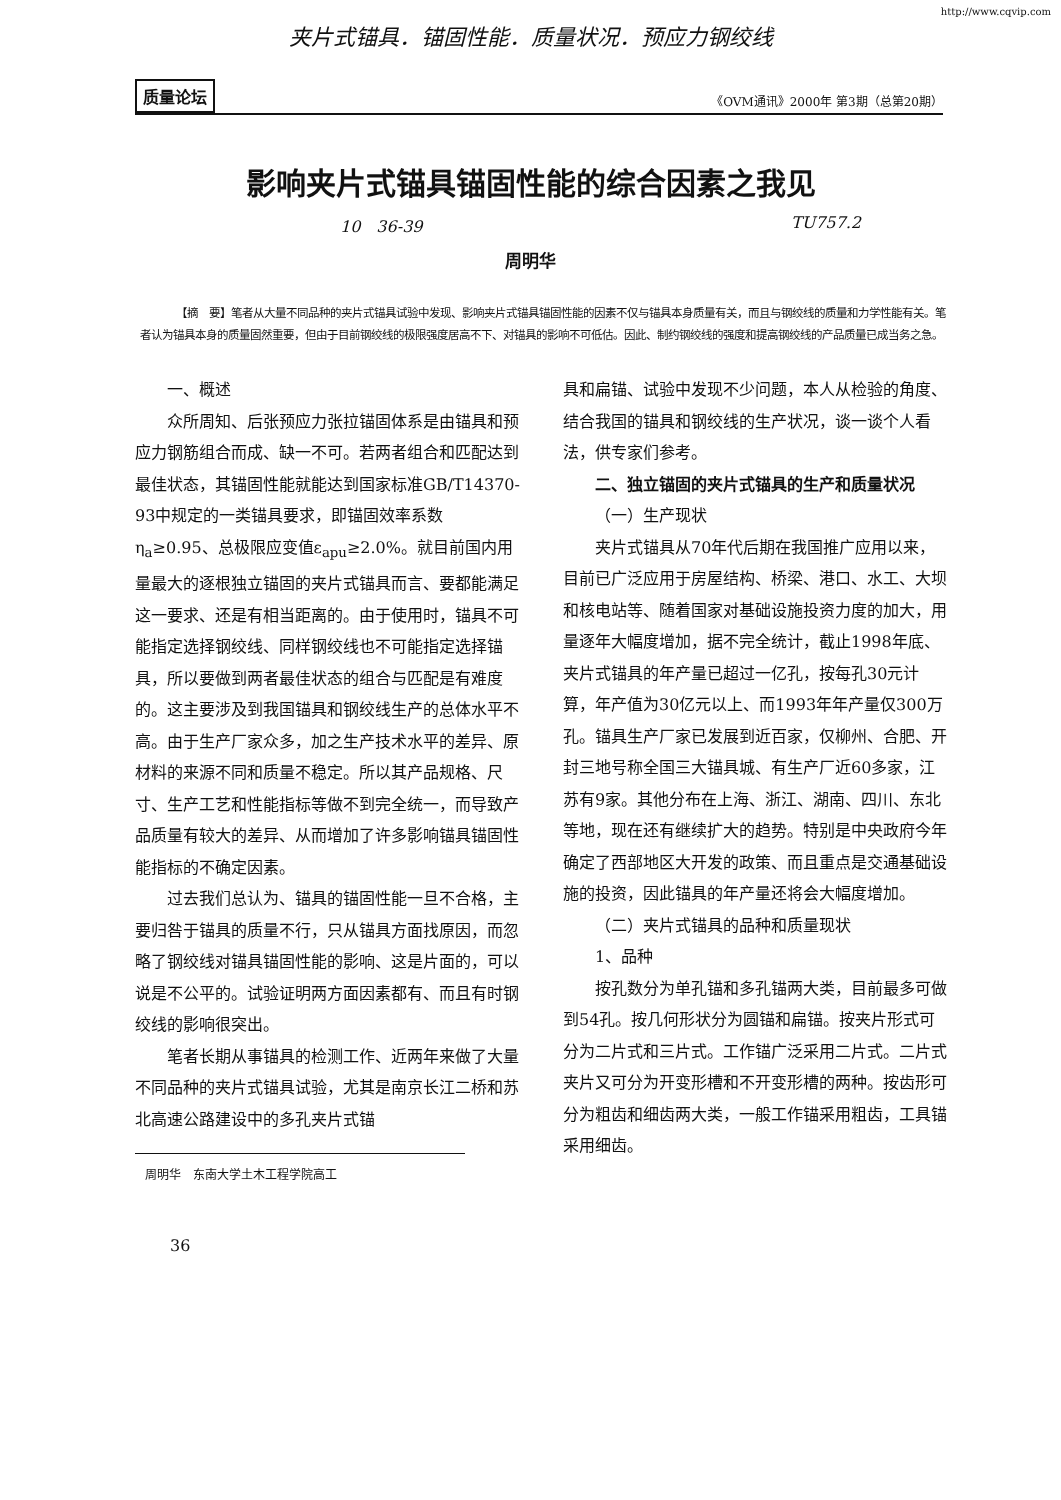http://www.cqvip.com
夹片式锚具．锚固性能．质量状况．预应力钢绞线
质量论坛 《OVM通讯》2000年 第3期（总第20期）
影响夹片式锚具锚固性能的综合因素之我见
10　36-39 TU757.2
周明华
【摘　要】笔者从大量不同品种的夹片式锚具试验中发现、影响夹片式锚具锚固性能的因素不仅与锚具本身质量有关，而且与钢绞线的质量和力学性能有关。笔者认为锚具本身的质量固然重要，但由于目前钢绞线的极限强度居高不下、对锚具的影响不可低估。因此、制约钢绞线的强度和提高钢绞线的产品质量已成当务之急。
一、概述
众所周知、后张预应力张拉锚固体系是由锚具和预应力钢筋组合而成、缺一不可。若两者组合和匹配达到最佳状态，其锚固性能就能达到国家标准GB/T14370-93中规定的一类锚具要求，即锚固效率系数η<sub>a</sub>≥0.95、总极限应变值ε<sub>apu</sub>≥2.0%。就目前国内用量最大的逐根独立锚固的夹片式锚具而言、要都能满足这一要求、还是有相当距离的。由于使用时，锚具不可能指定选择钢绞线、同样钢绞线也不可能指定选择锚具，所以要做到两者最佳状态的组合与匹配是有难度的。这主要涉及到我国锚具和钢绞线生产的总体水平不高。由于生产厂家众多，加之生产技术水平的差异、原材料的来源不同和质量不稳定。所以其产品规格、尺寸、生产工艺和性能指标等做不到完全统一，而导致产品质量有较大的差异、从而增加了许多影响锚具锚固性能指标的不确定因素。
过去我们总认为、锚具的锚固性能一旦不合格，主要归咎于锚具的质量不行，只从锚具方面找原因，而忽略了钢绞线对锚具锚固性能的影响、这是片面的，可以说是不公平的。试验证明两方面因素都有、而且有时钢绞线的影响很突出。
笔者长期从事锚具的检测工作、近两年来做了大量不同品种的夹片式锚具试验，尤其是南京长江二桥和苏北高速公路建设中的多孔夹片式锚
周明华　东南大学土木工程学院高工
36
具和扁锚、试验中发现不少问题，本人从检验的角度、结合我国的锚具和钢绞线的生产状况，谈一谈个人看法，供专家们参考。
二、独立锚固的夹片式锚具的生产和质量状况
（一）生产现状
夹片式锚具从70年代后期在我国推广应用以来，目前已广泛应用于房屋结构、桥梁、港口、水工、大坝和核电站等、随着国家对基础设施投资力度的加大，用量逐年大幅度增加，据不完全统计，截止1998年底、夹片式锚具的年产量已超过一亿孔，按每孔30元计算，年产值为30亿元以上、而1993年年产量仅300万孔。锚具生产厂家已发展到近百家，仅柳州、合肥、开封三地号称全国三大锚具城、有生产厂近60多家，江苏有9家。其他分布在上海、浙江、湖南、四川、东北等地，现在还有继续扩大的趋势。特别是中央政府今年确定了西部地区大开发的政策、而且重点是交通基础设施的投资，因此锚具的年产量还将会大幅度增加。
（二）夹片式锚具的品种和质量现状
1、品种
按孔数分为单孔锚和多孔锚两大类，目前最多可做到54孔。按几何形状分为圆锚和扁锚。按夹片形式可分为二片式和三片式。工作锚广泛采用二片式。二片式夹片又可分为开变形槽和不开变形槽的两种。按齿形可分为粗齿和细齿两大类，一般工作锚采用粗齿，工具锚采用细齿。